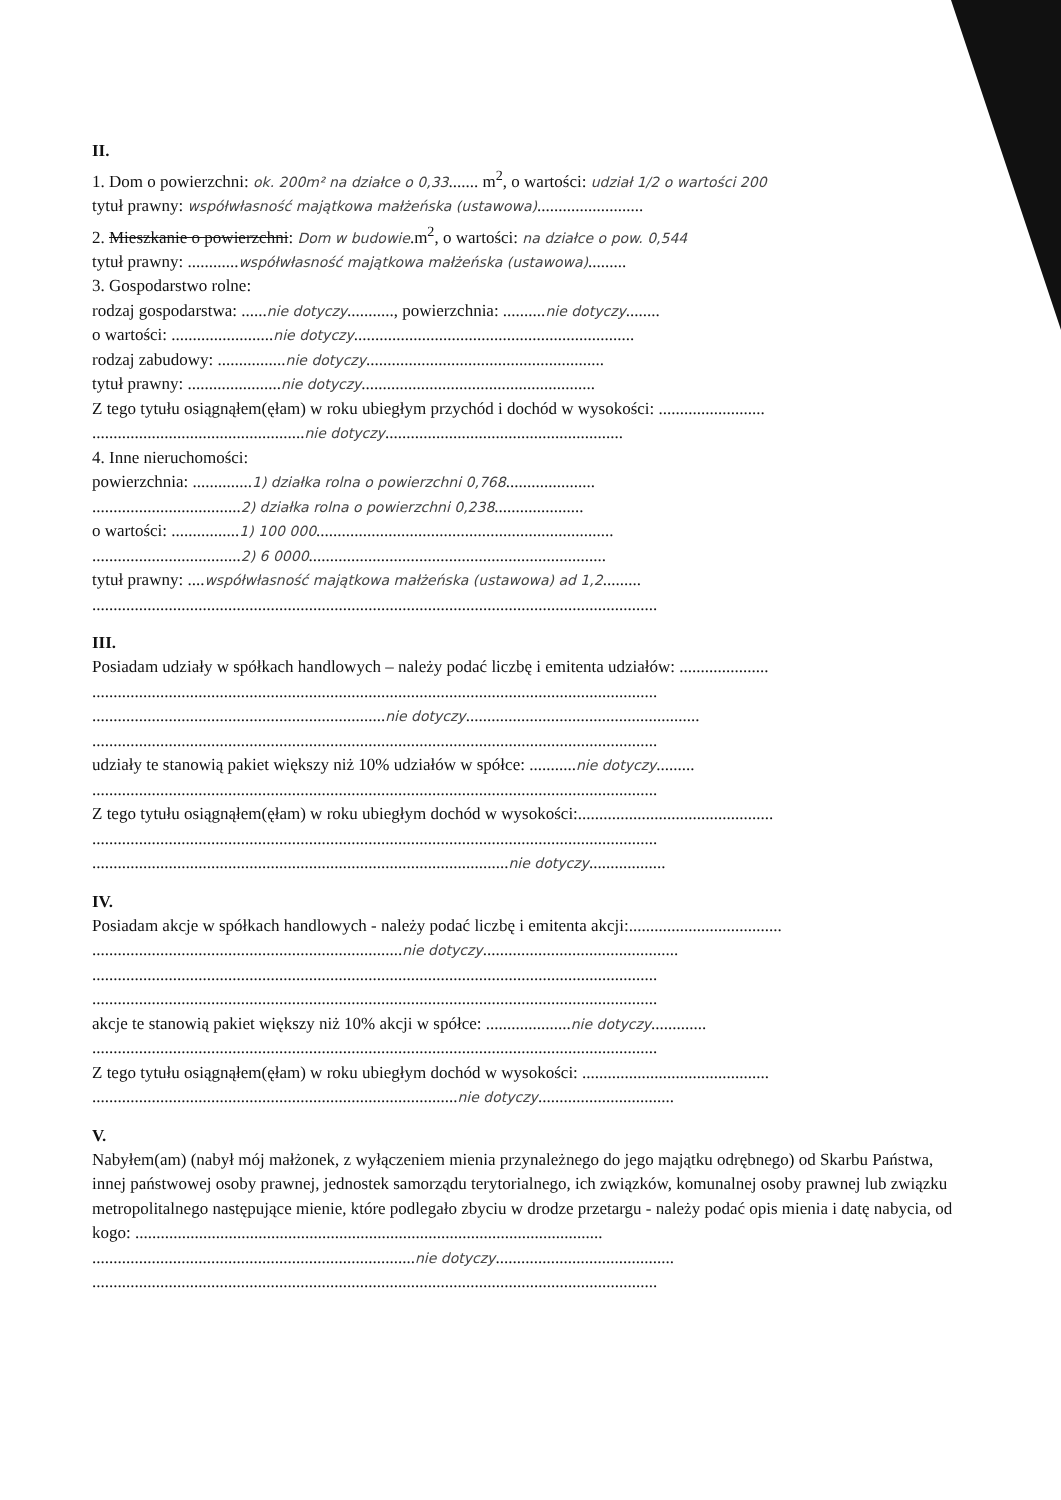II.
1. Dom o powierzchni: ok. 200m² na działce o 0,33....... m<sup>2</sup>, o wartości: udział 1/2 o wartości 200
tytuł prawny: współwłasność majątkowa małżeńska (ustawowa).........................
2. Mieszkanie o powierzchni: Dom w budowie.m<sup>2</sup>, o wartości: na działce o pow. 0,544
tytuł prawny: ............współwłasność majątkowa małżeńska (ustawowa).........
3. Gospodarstwo rolne:
rodzaj gospodarstwa: ......nie dotyczy..........., powierzchnia: ..........nie dotyczy........
o wartości: ........................nie dotyczy..................................................................
rodzaj zabudowy: ................nie dotyczy........................................................
tytuł prawny: ......................nie dotyczy.......................................................
Z tego tytułu osiągnąłem(ęłam) w roku ubiegłym przychód i dochód w wysokości: .........................
..................................................nie dotyczy........................................................
4. Inne nieruchomości:
powierzchnia: ..............1) działka rolna o powierzchni 0,768.....................
...................................2) działka rolna o powierzchni 0,238.....................
o wartości: ................1) 100 000......................................................................
...................................2) 6 0000......................................................................
tytuł prawny: ....współwłasność majątkowa małżeńska (ustawowa) ad 1,2.........
.....................................................................................................................................
III.
Posiadam udziały w spółkach handlowych – należy podać liczbę i emitenta udziałów: .....................
.....................................................................................................................................
.....................................................................nie dotyczy.......................................................
.....................................................................................................................................
udziały te stanowią pakiet większy niż 10% udziałów w spółce: ...........nie dotyczy.........
.....................................................................................................................................
Z tego tytułu osiągnąłem(ęłam) w roku ubiegłym dochód w wysokości:..............................................
.....................................................................................................................................
..................................................................................................nie dotyczy..................
IV.
Posiadam akcje w spółkach handlowych - należy podać liczbę i emitenta akcji:....................................
.........................................................................nie dotyczy..............................................
.....................................................................................................................................
.....................................................................................................................................
akcje te stanowią pakiet większy niż 10% akcji w spółce: ....................nie dotyczy.............
.....................................................................................................................................
Z tego tytułu osiągnąłem(ęłam) w roku ubiegłym dochód w wysokości: ............................................
......................................................................................nie dotyczy................................
V.
Nabyłem(am) (nabył mój małżonek, z wyłączeniem mienia przynależnego do jego majątku odrębnego) od Skarbu Państwa, innej państwowej osoby prawnej, jednostek samorządu terytorialnego, ich związków, komunalnej osoby prawnej lub związku metropolitalnego następujące mienie, które podlegało zbyciu w drodze przetargu - należy podać opis mienia i datę nabycia, od kogo: ..............................................................................................................
............................................................................nie dotyczy..........................................
.....................................................................................................................................